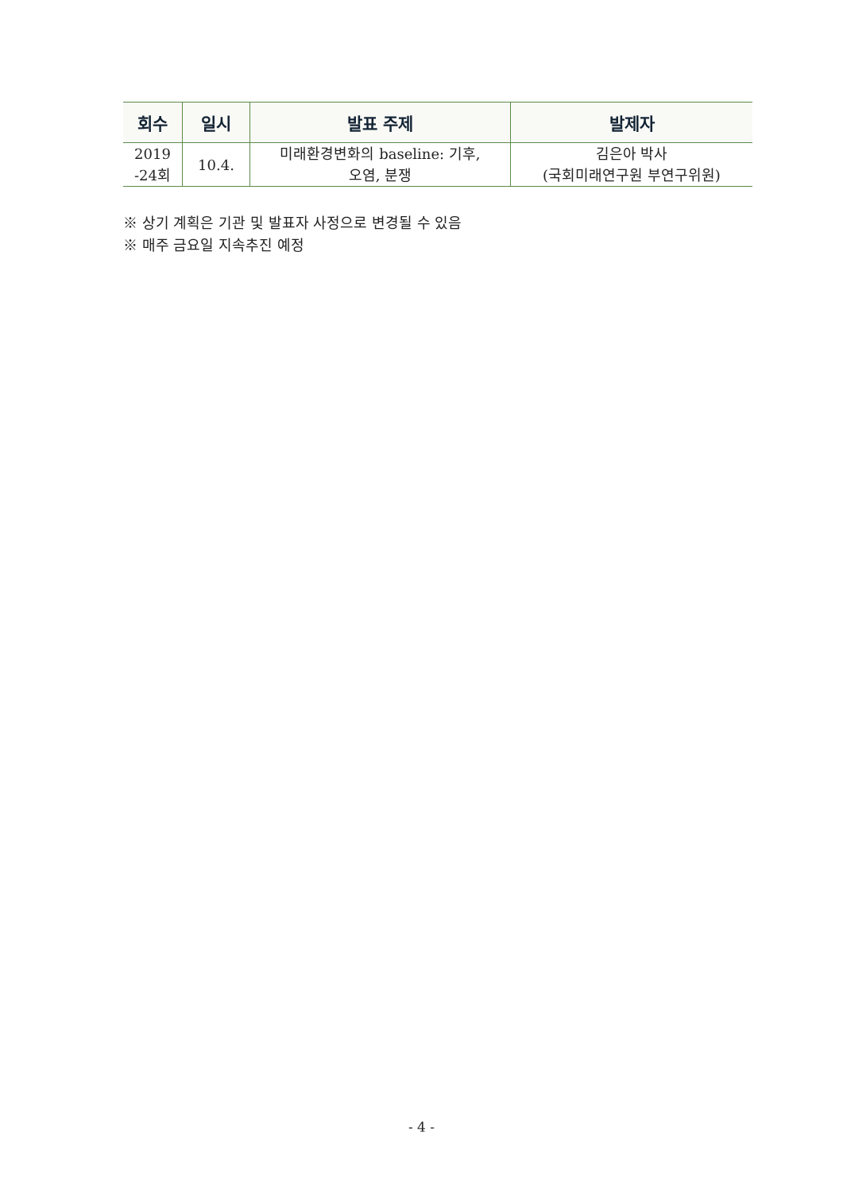| 회수 | 일시 | 발표 주제 | 발제자 |
| --- | --- | --- | --- |
| 2019 -24회 | 10.4. | 미래환경변화의 baseline: 기후, 오염, 분쟁 | 김은아 박사 (국회미래연구원 부연구위원) |
※ 상기 계획은 기관 및 발표자 사정으로 변경될 수 있음
※ 매주 금요일 지속추진 예정
- 4 -